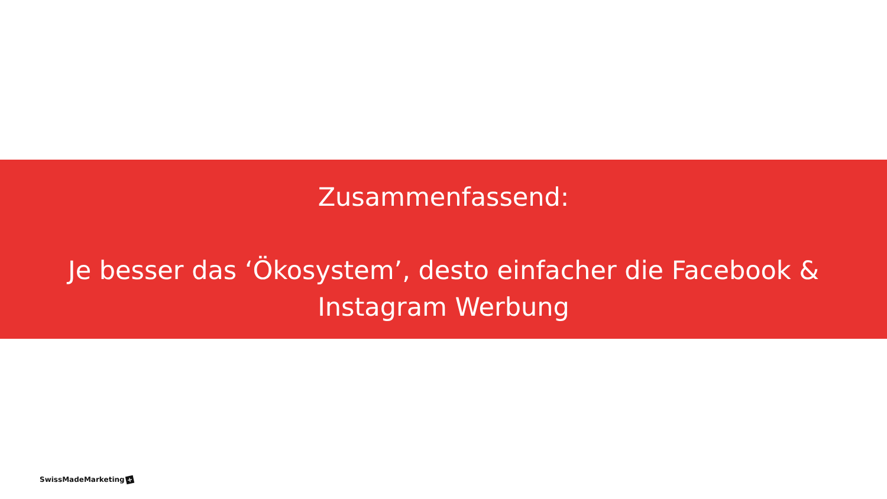Zusammenfassend:
Je besser das ‘Ökosystem’, desto einfacher die Facebook &
Instagram Werbung
SwissMadeMarketing +